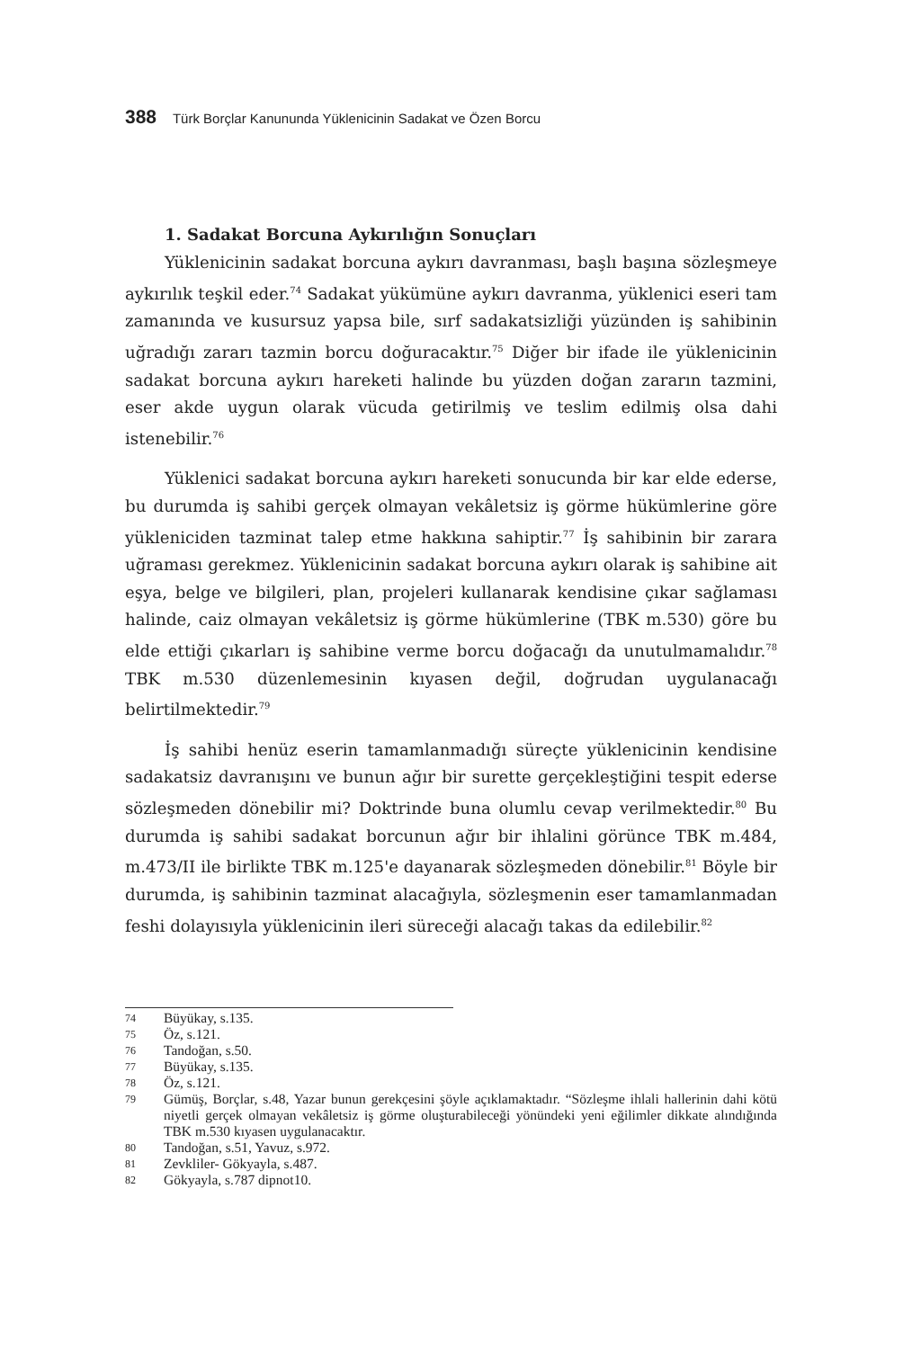388 Türk Borçlar Kanununda Yüklenicinin Sadakat ve Özen Borcu
1. Sadakat Borcuna Aykırılığın Sonuçları
Yüklenicinin sadakat borcuna aykırı davranması, başlı başına sözleşmeye aykırılık teşkil eder.<sup>74</sup> Sadakat yükümüne aykırı davranma, yüklenici eseri tam zamanında ve kusursuz yapsa bile, sırf sadakatsizliği yüzünden iş sahibinin uğradığı zararı tazmin borcu doğuracaktır.<sup>75</sup> Diğer bir ifade ile yüklenicinin sadakat borcuna aykırı hareketi halinde bu yüzden doğan zararın tazmini, eser akde uygun olarak vücuda getirilmiş ve teslim edilmiş olsa dahi istenebilir.<sup>76</sup>
Yüklenici sadakat borcuna aykırı hareketi sonucunda bir kar elde ederse, bu durumda iş sahibi gerçek olmayan vekâletsiz iş görme hükümlerine göre yükleniciden tazminat talep etme hakkına sahiptir.<sup>77</sup> İş sahibinin bir zarara uğraması gerekmez. Yüklenicinin sadakat borcuna aykırı olarak iş sahibine ait eşya, belge ve bilgileri, plan, projeleri kullanarak kendisine çıkar sağlaması halinde, caiz olmayan vekâletsiz iş görme hükümlerine (TBK m.530) göre bu elde ettiği çıkarları iş sahibine verme borcu doğacağı da unutulmamalıdır.<sup>78</sup> TBK m.530 düzenlemesinin kıyasen değil, doğrudan uygulanacağı belirtilmektedir.<sup>79</sup>
İş sahibi henüz eserin tamamlanmadığı süreçte yüklenicinin kendisine sadakatsiz davranışını ve bunun ağır bir surette gerçekleştiğini tespit ederse sözleşmeden dönebilir mi? Doktrinde buna olumlu cevap verilmektedir.<sup>80</sup> Bu durumda iş sahibi sadakat borcunun ağır bir ihlalini görünce TBK m.484, m.473/II ile birlikte TBK m.125'e dayanarak sözleşmeden dönebilir.<sup>81</sup> Böyle bir durumda, iş sahibinin tazminat alacağıyla, sözleşmenin eser tamamlanmadan feshi dolayısıyla yüklenicinin ileri süreceği alacağı takas da edilebilir.<sup>82</sup>
74
Büyükay, s.135.
75
Öz, s.121.
76
Tandoğan, s.50.
77
Büyükay, s.135.
78
Öz, s.121.
79
Gümüş, Borçlar, s.48, Yazar bunun gerekçesini şöyle açıklamaktadır. “Sözleşme ihlali hallerinin dahi kötü niyetli gerçek olmayan vekâletsiz iş görme oluşturabileceği yönündeki yeni eğilimler dikkate alındığında TBK m.530 kıyasen uygulanacaktır.
80
Tandoğan, s.51, Yavuz, s.972.
81
Zevkliler- Gökyayla, s.487.
82
Gökyayla, s.787 dipnot10.